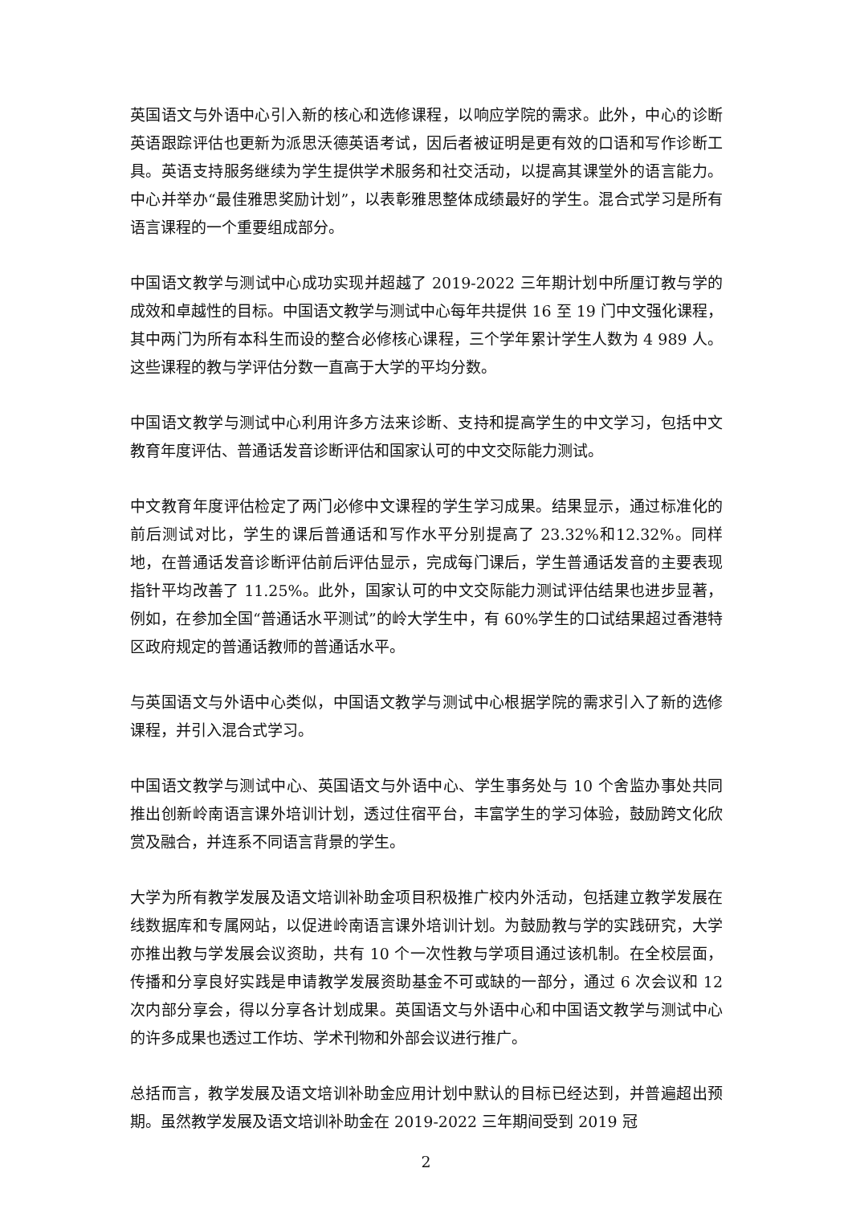英国语文与外语中心引入新的核心和选修课程，以响应学院的需求。此外，中心的诊断英语跟踪评估也更新为派思沃德英语考试，因后者被证明是更有效的口语和写作诊断工具。英语支持服务继续为学生提供学术服务和社交活动，以提高其课堂外的语言能力。中心并举办“最佳雅思奖励计划”，以表彰雅思整体成绩最好的学生。混合式学习是所有语言课程的一个重要组成部分。
中国语文教学与测试中心成功实现并超越了 2019-2022 三年期计划中所厘订教与学的成效和卓越性的目标。中国语文教学与测试中心每年共提供 16 至 19 门中文强化课程，其中两门为所有本科生而设的整合必修核心课程，三个学年累计学生人数为 4 989 人。这些课程的教与学评估分数一直高于大学的平均分数。
中国语文教学与测试中心利用许多方法来诊断、支持和提高学生的中文学习，包括中文教育年度评估、普通话发音诊断评估和国家认可的中文交际能力测试。
中文教育年度评估检定了两门必修中文课程的学生学习成果。结果显示，通过标准化的前后测试对比，学生的课后普通话和写作水平分别提高了 23.32%和12.32%。同样地，在普通话发音诊断评估前后评估显示，完成每门课后，学生普通话发音的主要表现指针平均改善了 11.25%。此外，国家认可的中文交际能力测试评估结果也进步显著，例如，在参加全国“普通话水平测试”的岭大学生中，有 60%学生的口试结果超过香港特区政府规定的普通话教师的普通话水平。
与英国语文与外语中心类似，中国语文教学与测试中心根据学院的需求引入了新的选修课程，并引入混合式学习。
中国语文教学与测试中心、英国语文与外语中心、学生事务处与 10 个舍监办事处共同推出创新岭南语言课外培训计划，透过住宿平台，丰富学生的学习体验，鼓励跨文化欣赏及融合，并连系不同语言背景的学生。
大学为所有教学发展及语文培训补助金项目积极推广校内外活动，包括建立教学发展在线数据库和专属网站，以促进岭南语言课外培训计划。为鼓励教与学的实践研究，大学亦推出教与学发展会议资助，共有 10 个一次性教与学项目通过该机制。在全校层面，传播和分享良好实践是申请教学发展资助基金不可或缺的一部分，通过 6 次会议和 12 次内部分享会，得以分享各计划成果。英国语文与外语中心和中国语文教学与测试中心的许多成果也透过工作坊、学术刊物和外部会议进行推广。
总括而言，教学发展及语文培训补助金应用计划中默认的目标已经达到，并普遍超出预期。虽然教学发展及语文培训补助金在 2019-2022 三年期间受到 2019 冠
2